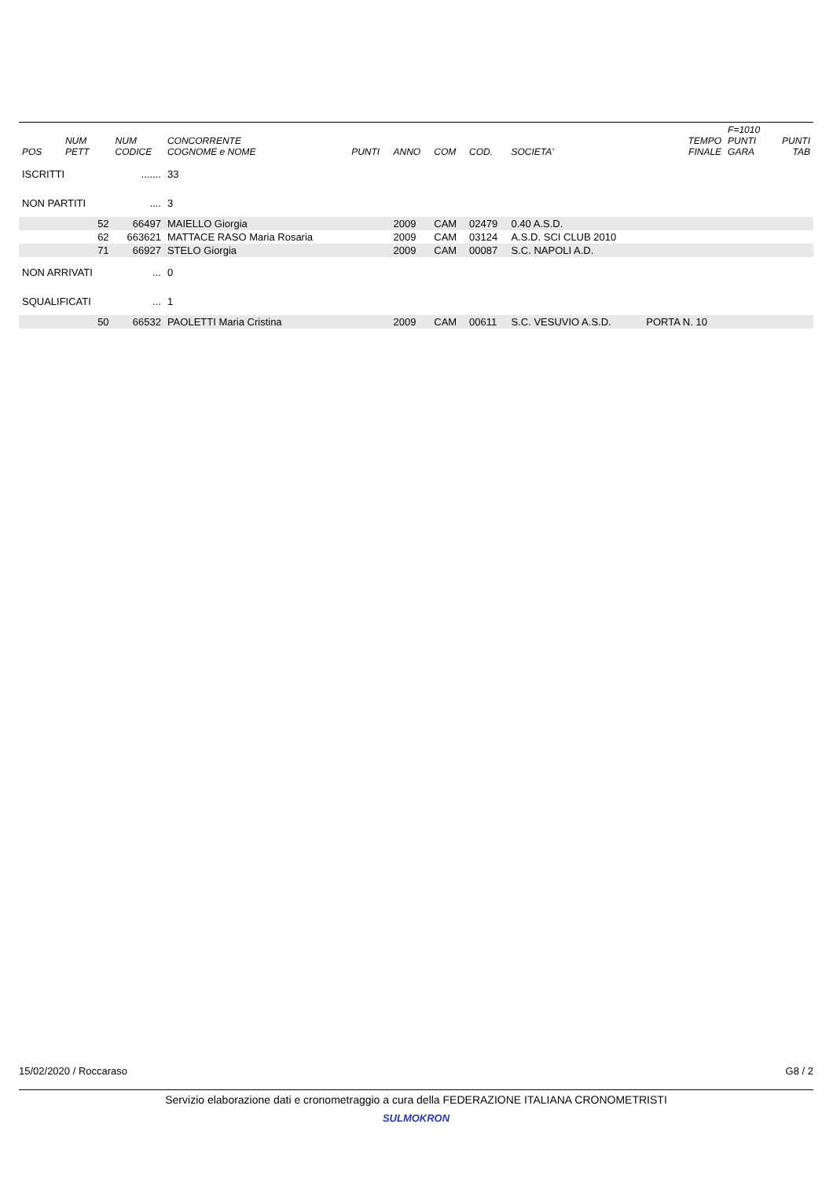| POS | NUM PETT | NUM CODICE | CONCORRENTE COGNOME e NOME | PUNTI | ANNO | COM | COD. | SOCIETA' | TEMPO FINALE | F=1010 PUNTI GARA | PUNTI TAB |
| --- | --- | --- | --- | --- | --- | --- | --- | --- | --- | --- | --- |
| ISCRITTI | | ....... | 33 | | | | | | | | |
| NON PARTITI | | .... | 3 | | | | | | | | |
| | 52 | 66497 | MAIELLO Giorgia | | 2009 | CAM | 02479 | 0.40 A.S.D. | | | |
| | 62 | 663621 | MATTACE RASO Maria Rosaria | | 2009 | CAM | 03124 | A.S.D. SCI CLUB 2010 | | | |
| | 71 | 66927 | STELO Giorgia | | 2009 | CAM | 00087 | S.C. NAPOLI A.D. | | | |
| NON ARRIVATI | | ... | 0 | | | | | | | | |
| SQUALIFICATI | | ... | 1 | | | | | | | | |
| | 50 | 66532 | PAOLETTI Maria Cristina | | 2009 | CAM | 00611 | S.C. VESUVIO A.S.D. | PORTA N. 10 | | |
15/02/2020 / Roccaraso G8 / 2
Servizio elaborazione dati e cronometraggio a cura della FEDERAZIONE ITALIANA CRONOMETRISTI
SULMOKRON